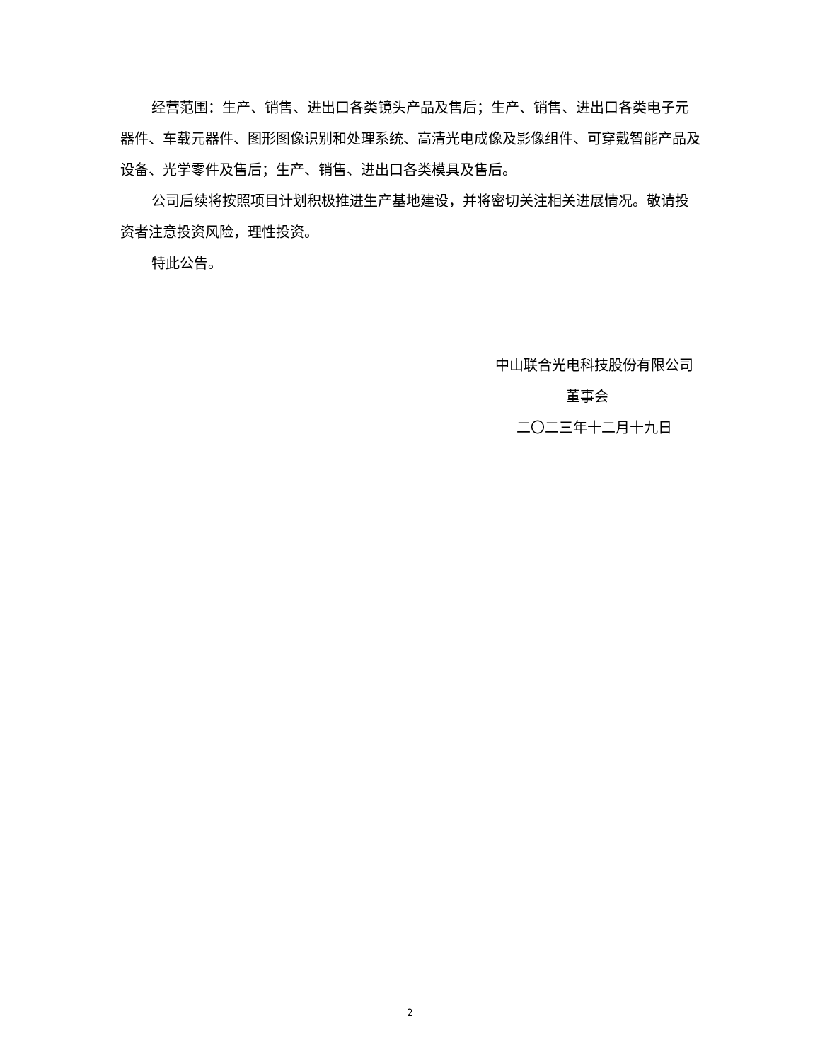经营范围：生产、销售、进出口各类镜头产品及售后；生产、销售、进出口各类电子元器件、车载元器件、图形图像识别和处理系统、高清光电成像及影像组件、可穿戴智能产品及设备、光学零件及售后；生产、销售、进出口各类模具及售后。
公司后续将按照项目计划积极推进生产基地建设，并将密切关注相关进展情况。敬请投资者注意投资风险，理性投资。
特此公告。
中山联合光电科技股份有限公司
董事会
二〇二三年十二月十九日
2